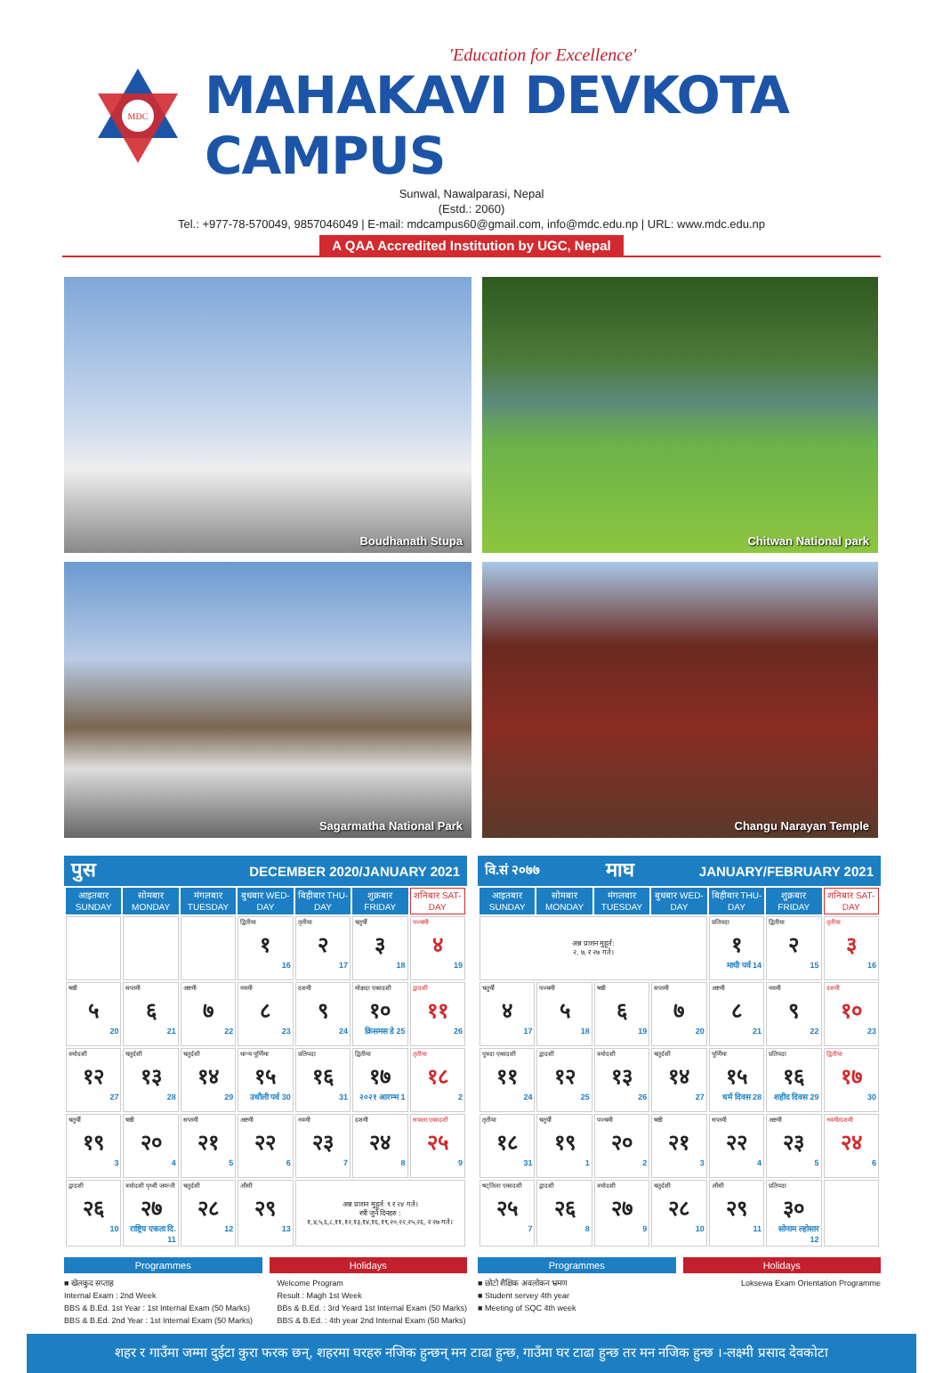MDC
'Education for Excellence'
MAHAKAVI DEVKOTA CAMPUS
Sunwal, Nawalparasi, Nepal
(Estd.: 2060)
Tel.: +977-78-570049, 9857046049 | E-mail: mdcampus60@gmail.com, info@mdc.edu.np | URL: www.mdc.edu.np
A QAA Accredited Institution by UGC, Nepal
Boudhanath Stupa
Chitwan National park
Sagarmatha National Park
Changu Narayan Temple
पुस DECEMBER 2020/JANUARY 2021
| आइतबार SUNDAY | सोमबार MONDAY | मंगलबार TUESDAY | बुधबार WED-DAY | बिहीबार THU-DAY | शुक्रबार FRIDAY | शनिबार SAT-DAY |
| --- | --- | --- | --- | --- | --- | --- |
| | | | द्वितीया १ 16 | तृतीया २ 17 | चतुर्थी ३ 18 | पञ्चमी ४ 19 |
| षष्ठी ५ 20 | सप्तमी ६ 21 | अष्टमी ७ 22 | नवमी ८ 23 | दशमी ९ 24 | मोक्षदा एकादशी १० क्रिसमस डे 25 | द्वादशी ११ 26 |
| त्रयोदशी १२ 27 | चतुर्दशी १३ 28 | चतुर्दशी १४ 29 | धान्य पूर्णिमा १५ उधौली पर्व 30 | प्रतिपदा १६ 31 | द्वितीया १७ २०२१ आरम्भ 1 | तृतीया १८ 2 |
| चतुर्थी १९ 3 | षष्ठी २० 4 | सप्तमी २१ 5 | अष्टमी २२ 6 | नवमी २३ 7 | दशमी २४ 8 | सफला एकादशी २५ 9 |
| द्वादशी २६ 10 | त्रयोदशी पृथ्वी जयन्ती २७ राष्ट्रिय एकता दि. 11 | चतुर्दशी २८ 12 | औंसी २९ 13 | अन्न प्राशन मुहूर्त: ९ र २४ गते। स्त्री जुर्ने दिनहरु : १,४,५,६,८,११,१२,१३,१४,१६,१९,२०,२२,२५,२६, र २७ गते। | | |
वि.सं २०७७ माघ JANUARY/FEBRUARY 2021
| आइतबार SUNDAY | सोमबार MONDAY | मंगलबार TUESDAY | बुधबार WED-DAY | बिहीबार THU-DAY | शुक्रबार FRIDAY | शनिबार SAT-DAY |
| --- | --- | --- | --- | --- | --- | --- |
| अन्न प्राशन मुहूर्त: २, ७, र २७ गते। | | | | प्रतिपदा १ माघी पर्व 14 | द्वितीया २ 15 | तृतीया ३ 16 |
| चतुर्थी ४ 17 | पञ्चमी ५ 18 | षष्ठी ६ 19 | सप्तमी ७ 20 | अष्टमी ८ 21 | नवमी ९ 22 | दशमी १० 23 |
| पुत्रदा एकादशी ११ 24 | द्वादशी १२ 25 | त्रयोदशी १३ 26 | चतुर्दशी १४ 27 | पूर्णिमा १५ धर्म दिवस 28 | प्रतिपदा १६ शहीद दिवस 29 | द्वितीया १७ 30 |
| तृतीया १८ 31 | चतुर्थी १९ 1 | पञ्चमी २० 2 | षष्ठी २१ 3 | सप्तमी २२ 4 | अष्टमी २३ 5 | नवमी/दशमी २४ 6 |
| षट्तिला एकादशी २५ 7 | द्वादशी २६ 8 | त्रयोदशी २७ 9 | चतुर्दशी २८ 10 | औंसी २९ 11 | प्रतिपदा ३० सोनाम ल्होसार 12 | |
Programmes Holidays
■ खेलकुद सप्ताह
Internal Exam : 2nd Week
BBS & B.Ed. 1st Year : 1st Internal Exam (50 Marks)
BBS & B.Ed. 2nd Year : 1st Internal Exam (50 Marks)
Welcome Program
Result : Magh 1st Week
BBs & B.Ed. : 3rd Yeard 1st Internal Exam (50 Marks)
BBS & B.Ed. : 4th year 2nd Internal Exam (50 Marks)
Programmes Holidays
■ छोटो शैक्षिक अवलोकन भ्रमण
■ Student servey 4th year
■ Meeting of SQC 4th week
Loksewa Exam Orientation Programme
शहर र गाउँमा जम्मा दुईटा कुरा फरक छन्, शहरमा घरहरु नजिक हुन्छन् मन टाढा हुन्छ, गाउँमा घर टाढा हुन्छ तर मन नजिक हुन्छ ।-लक्ष्मी प्रसाद देवकोटा